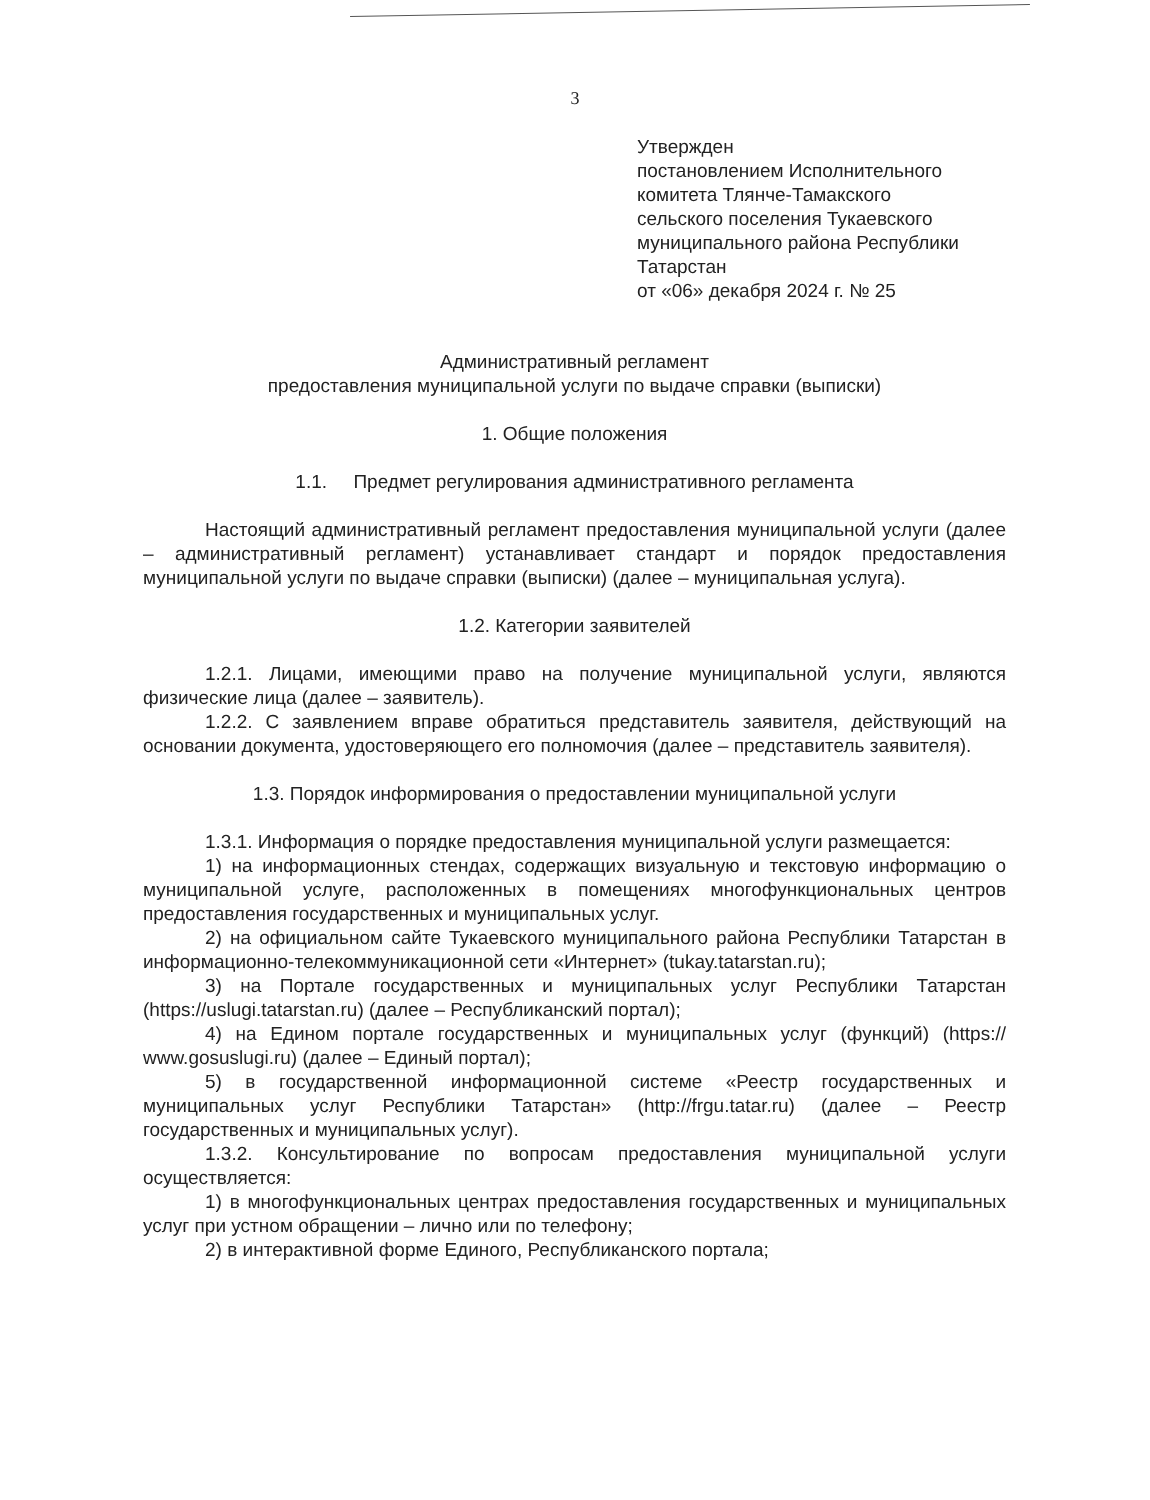3
Утвержден
постановлением Исполнительного
комитета Тлянче-Тамакского
сельского поселения Тукаевского
муниципального района Республики
Татарстан
от «06» декабря 2024 г. № 25
Административный регламент
предоставления муниципальной услуги по выдаче справки (выписки)
1. Общие положения
1.1. Предмет регулирования административного регламента
Настоящий административный регламент предоставления муниципальной услуги (далее – административный регламент) устанавливает стандарт и порядок предоставления муниципальной услуги по выдаче справки (выписки) (далее – муниципальная услуга).
1.2. Категории заявителей
1.2.1. Лицами, имеющими право на получение муниципальной услуги, являются физические лица (далее – заявитель).
1.2.2. С заявлением вправе обратиться представитель заявителя, действующий на основании документа, удостоверяющего его полномочия (далее – представитель заявителя).
1.3. Порядок информирования о предоставлении муниципальной услуги
1.3.1. Информация о порядке предоставления муниципальной услуги размещается:
1) на информационных стендах, содержащих визуальную и текстовую информацию о муниципальной услуге, расположенных в помещениях многофункциональных центров предоставления государственных и муниципальных услуг.
2) на официальном сайте Тукаевского муниципального района Республики Татарстан в информационно-телекоммуникационной сети «Интернет» (tukay.tatarstan.ru);
3) на Портале государственных и муниципальных услуг Республики Татарстан (https://uslugi.tatarstan.ru) (далее – Республиканский портал);
4) на Едином портале государственных и муниципальных услуг (функций) (https:// www.gosuslugi.ru) (далее – Единый портал);
5) в государственной информационной системе «Реестр государственных и муниципальных услуг Республики Татарстан» (http://frgu.tatar.ru) (далее – Реестр государственных и муниципальных услуг).
1.3.2. Консультирование по вопросам предоставления муниципальной услуги осуществляется:
1) в многофункциональных центрах предоставления государственных и муниципальных услуг при устном обращении – лично или по телефону;
2) в интерактивной форме Единого, Республиканского портала;